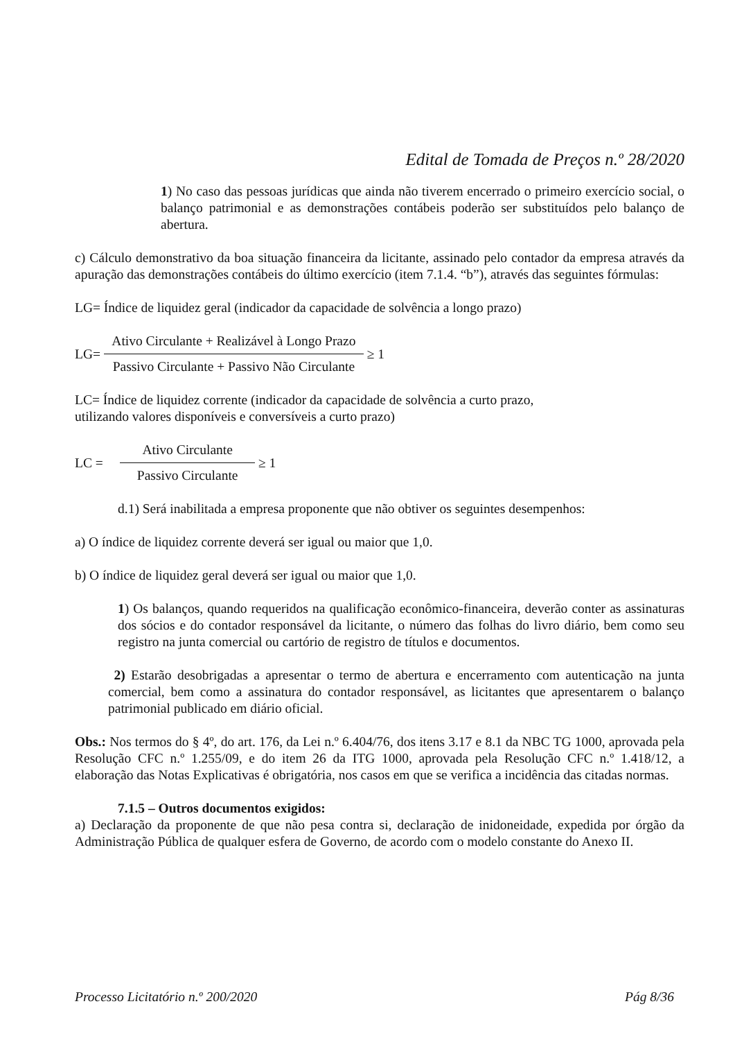Edital de Tomada de Preços n.º 28/2020
1) No caso das pessoas jurídicas que ainda não tiverem encerrado o primeiro exercício social, o balanço patrimonial e as demonstrações contábeis poderão ser substituídos pelo balanço de abertura.
c) Cálculo demonstrativo da boa situação financeira da licitante, assinado pelo contador da empresa através da apuração das demonstrações contábeis do último exercício (item 7.1.4. “b”), através das seguintes fórmulas:
LG= Índice de liquidez geral (indicador da capacidade de solvência a longo prazo)
LG=
Ativo Circulante + Realizável à Longo Prazo
Passivo Circulante + Passivo Não Circulante
≥ 1
LC= Índice de liquidez corrente (indicador da capacidade de solvência a curto prazo,
utilizando valores disponíveis e conversíveis a curto prazo)
LC =
Ativo Circulante
Passivo Circulante
≥ 1
d.1) Será inabilitada a empresa proponente que não obtiver os seguintes desempenhos:
a) O índice de liquidez corrente deverá ser igual ou maior que 1,0.
b) O índice de liquidez geral deverá ser igual ou maior que 1,0.
1) Os balanços, quando requeridos na qualificação econômico-financeira, deverão conter as assinaturas dos sócios e do contador responsável da licitante, o número das folhas do livro diário, bem como seu registro na junta comercial ou cartório de registro de títulos e documentos.
2) Estarão desobrigadas a apresentar o termo de abertura e encerramento com autenticação na junta comercial, bem como a assinatura do contador responsável, as licitantes que apresentarem o balanço patrimonial publicado em diário oficial.
Obs.: Nos termos do § 4º, do art. 176, da Lei n.º 6.404/76, dos itens 3.17 e 8.1 da NBC TG 1000, aprovada pela Resolução CFC n.º 1.255/09, e do item 26 da ITG 1000, aprovada pela Resolução CFC n.º 1.418/12, a elaboração das Notas Explicativas é obrigatória, nos casos em que se verifica a incidência das citadas normas.
7.1.5 – Outros documentos exigidos:
a) Declaração da proponente de que não pesa contra si, declaração de inidoneidade, expedida por órgão da Administração Pública de qualquer esfera de Governo, de acordo com o modelo constante do Anexo II.
Processo Licitatório n.º 200/2020 Pág 8/36